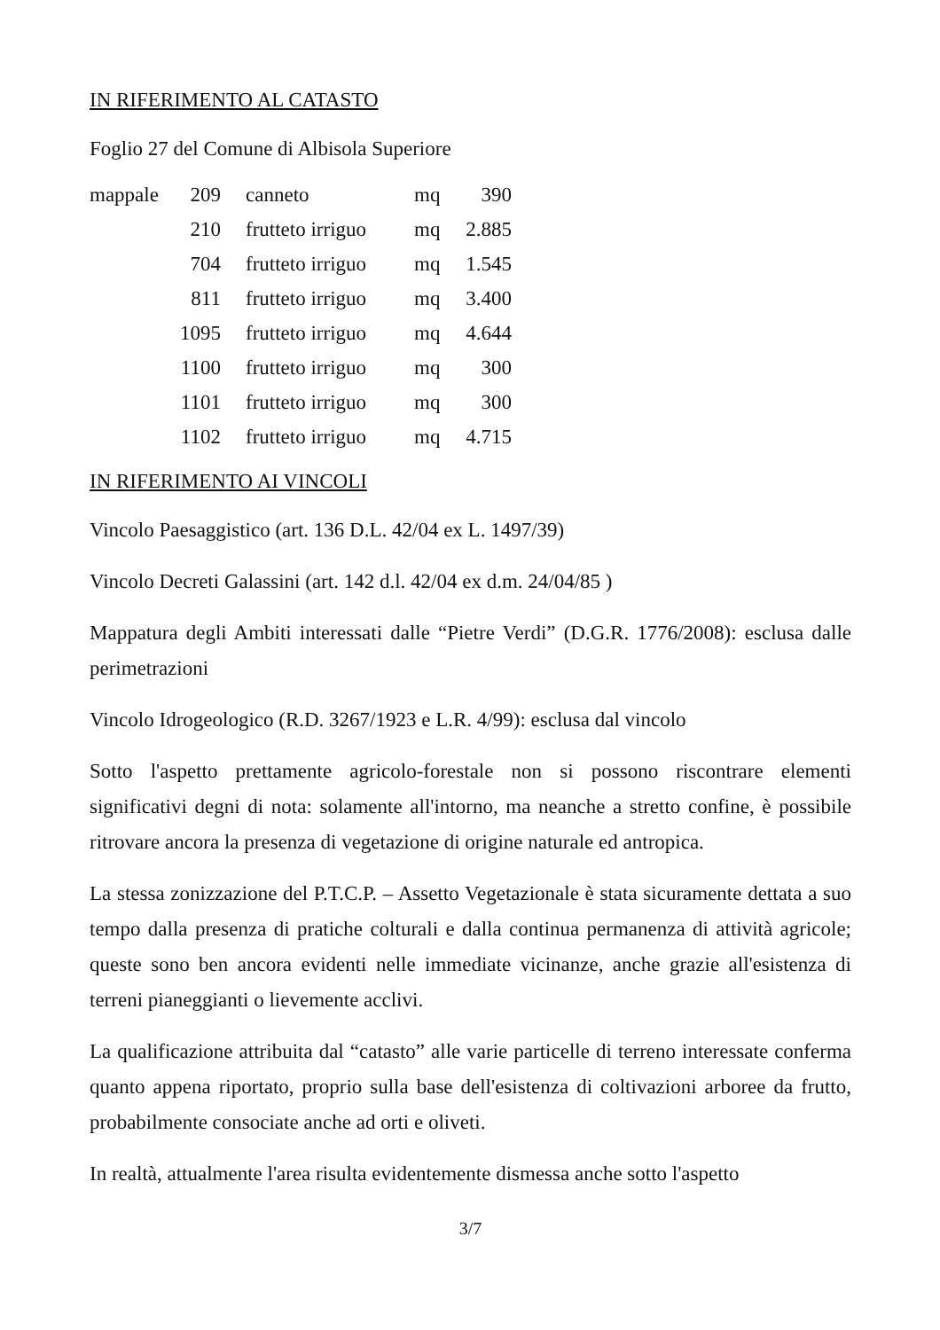IN RIFERIMENTO AL CATASTO
Foglio 27 del Comune di Albisola Superiore
| mappale | 209 | canneto | mq | 390 |
| | 210 | frutteto irriguo | mq | 2.885 |
| | 704 | frutteto irriguo | mq | 1.545 |
| | 811 | frutteto irriguo | mq | 3.400 |
| | 1095 | frutteto irriguo | mq | 4.644 |
| | 1100 | frutteto irriguo | mq | 300 |
| | 1101 | frutteto irriguo | mq | 300 |
| | 1102 | frutteto irriguo | mq | 4.715 |
IN RIFERIMENTO AI VINCOLI
Vincolo Paesaggistico (art. 136 D.L. 42/04 ex L. 1497/39)
Vincolo Decreti Galassini (art. 142 d.l. 42/04 ex d.m. 24/04/85 )
Mappatura degli Ambiti interessati dalle “Pietre Verdi” (D.G.R. 1776/2008): esclusa dalle perimetrazioni
Vincolo Idrogeologico (R.D. 3267/1923 e L.R. 4/99): esclusa dal vincolo
Sotto l'aspetto prettamente agricolo-forestale non si possono riscontrare elementi significativi degni di nota: solamente all'intorno, ma neanche a stretto confine, è possibile ritrovare ancora la presenza di vegetazione di origine naturale ed antropica.
La stessa zonizzazione del P.T.C.P. – Assetto Vegetazionale è stata sicuramente dettata a suo tempo dalla presenza di pratiche colturali e dalla continua permanenza di attività agricole; queste sono ben ancora evidenti nelle immediate vicinanze, anche grazie all'esistenza di terreni pianeggianti o lievemente acclivi.
La qualificazione attribuita dal “catasto” alle varie particelle di terreno interessate conferma quanto appena riportato, proprio sulla base dell'esistenza di coltivazioni arboree da frutto, probabilmente consociate anche ad orti e oliveti.
In realtà, attualmente l'area risulta evidentemente dismessa anche sotto l'aspetto
3/7